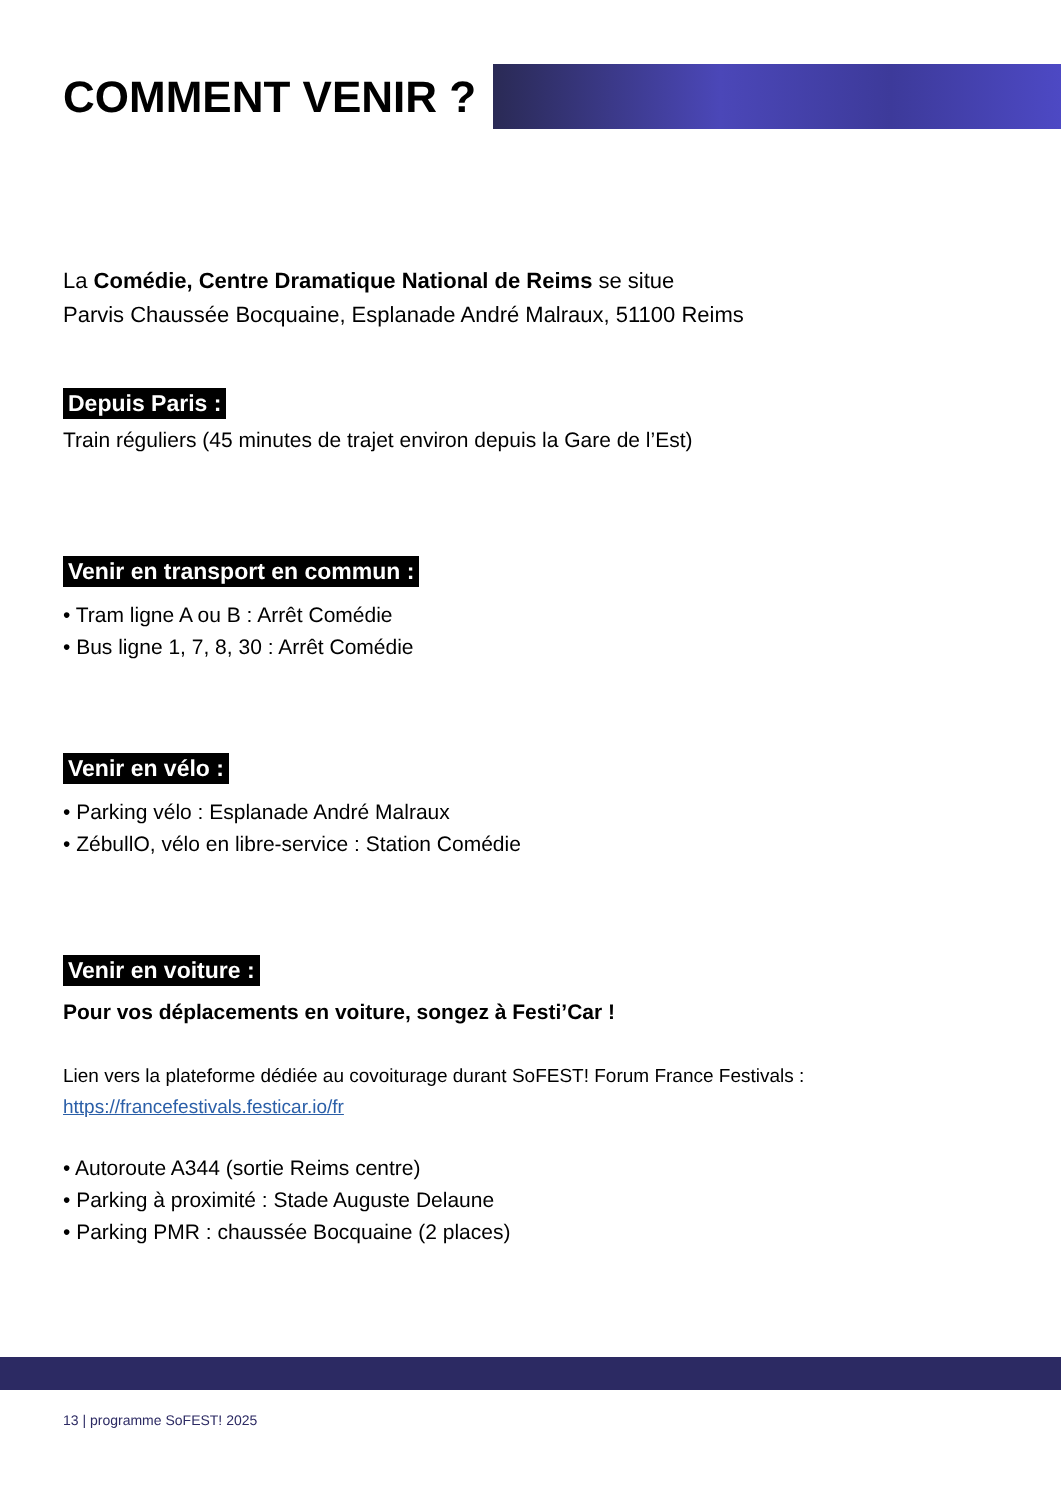COMMENT VENIR ?
La Comédie, Centre Dramatique National de Reims se situe
Parvis Chaussée Bocquaine, Esplanade André Malraux, 51100 Reims
Depuis Paris :
Train réguliers (45 minutes de trajet environ depuis la Gare de l’Est)
Venir en transport en commun :
• Tram ligne A ou B : Arrêt Comédie
• Bus ligne 1, 7, 8, 30 : Arrêt Comédie
Venir en vélo :
• Parking vélo : Esplanade André Malraux
• ZébullO, vélo en libre-service : Station Comédie
Venir en voiture :
Pour vos déplacements en voiture, songez à Festi’Car !
Lien vers la plateforme dédiée au covoiturage durant SoFEST! Forum France Festivals :
https://francefestivals.festicar.io/fr
• Autoroute A344 (sortie Reims centre)
• Parking à proximité : Stade Auguste Delaune
• Parking PMR : chaussée Bocquaine (2 places)
13 | programme SoFEST! 2025